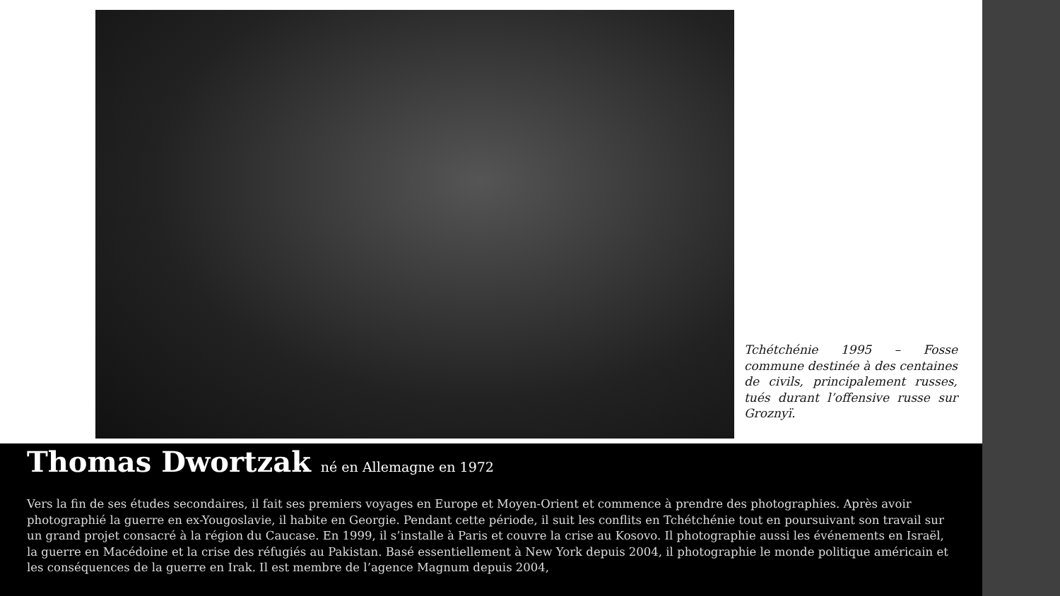Tchétchénie 1995 – Fosse commune destinée à des centaines de civils, principalement russes, tués durant l’offensive russe sur Groznyï.
Thomas Dwortzak né en Allemagne en 1972
Vers la fin de ses études secondaires, il fait ses premiers voyages en Europe et Moyen-Orient et commence à prendre des photographies. Après avoir photographié la guerre en ex-Yougoslavie, il habite en Georgie. Pendant cette période, il suit les conflits en Tchétchénie tout en poursuivant son travail sur un grand projet consacré à la région du Caucase. En 1999, il s’installe à Paris et couvre la crise au Kosovo. Il photographie aussi les événements en Israël, la guerre en Macédoine et la crise des réfugiés au Pakistan. Basé essentiellement à New York depuis 2004, il photographie le monde politique américain et les conséquences de la guerre en Irak. Il est membre de l’agence Magnum depuis 2004,